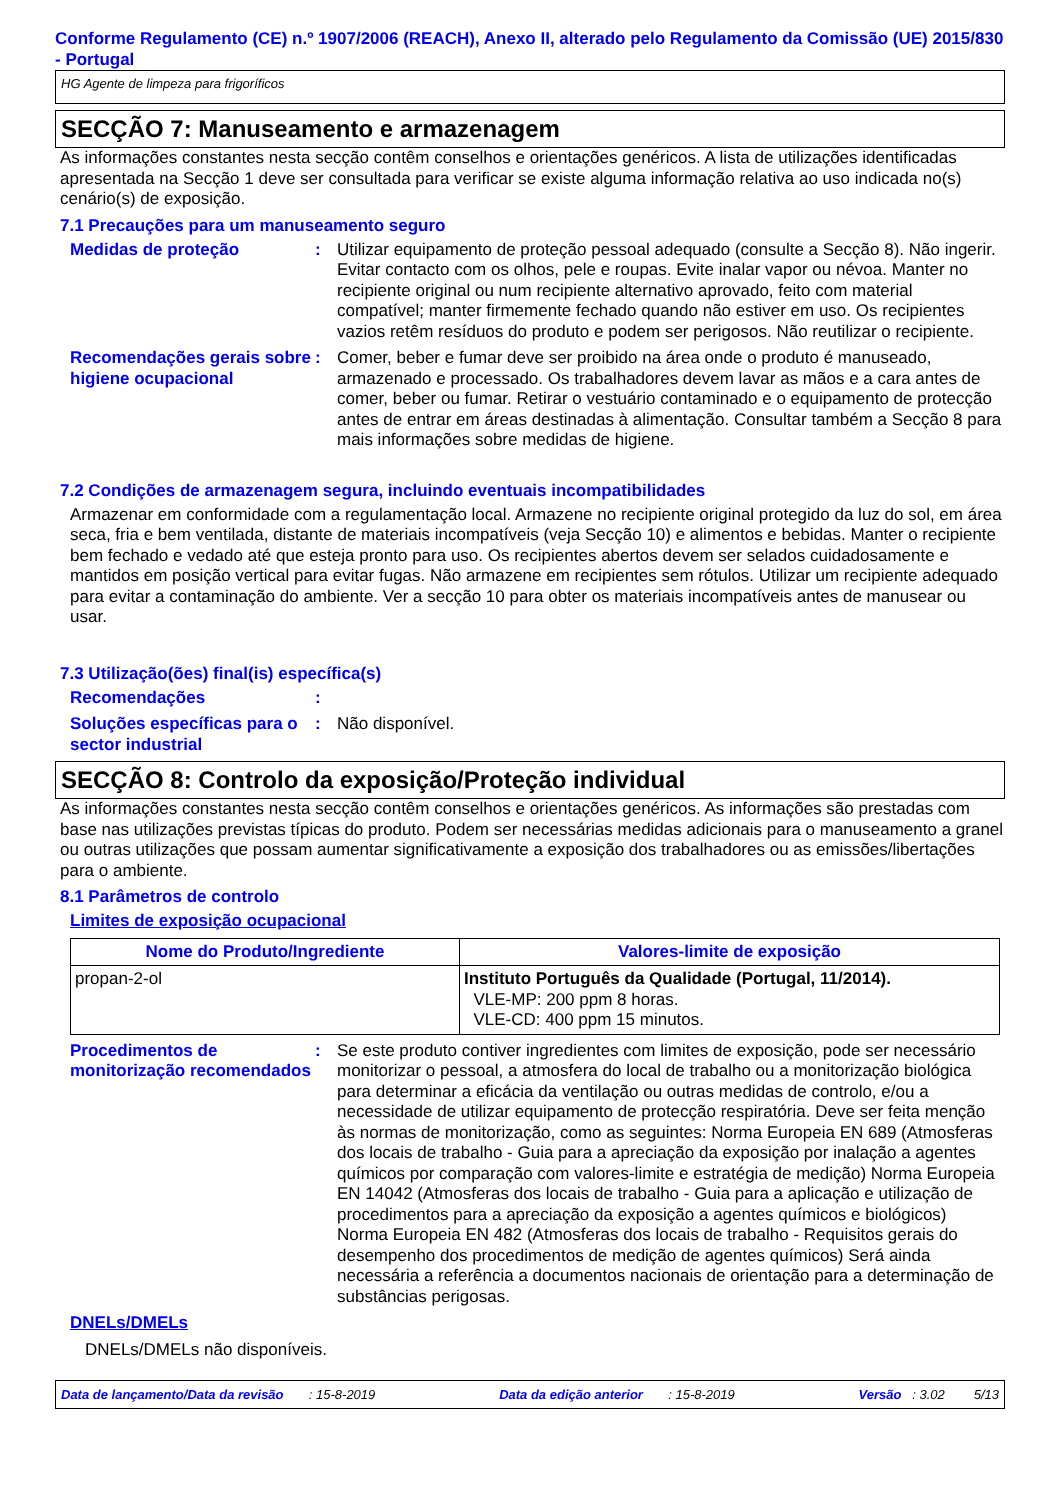Conforme Regulamento (CE) n.º 1907/2006 (REACH), Anexo II, alterado pelo Regulamento da Comissão (UE) 2015/830 - Portugal
HG Agente de limpeza para frigoríficos
SECÇÃO 7: Manuseamento e armazenagem
As informações constantes nesta secção contêm conselhos e orientações genéricos. A lista de utilizações identificadas apresentada na Secção 1 deve ser consultada para verificar se existe alguma informação relativa ao uso indicada no(s) cenário(s) de exposição.
7.1 Precauções para um manuseamento seguro
Medidas de proteção : Utilizar equipamento de proteção pessoal adequado (consulte a Secção 8). Não ingerir. Evitar contacto com os olhos, pele e roupas. Evite inalar vapor ou névoa. Manter no recipiente original ou num recipiente alternativo aprovado, feito com material compatível; manter firmemente fechado quando não estiver em uso. Os recipientes vazios retêm resíduos do produto e podem ser perigosos. Não reutilizar o recipiente.
Recomendações gerais sobre higiene ocupacional
: Comer, beber e fumar deve ser proibido na área onde o produto é manuseado, armazenado e processado. Os trabalhadores devem lavar as mãos e a cara antes de comer, beber ou fumar. Retirar o vestuário contaminado e o equipamento de protecção antes de entrar em áreas destinadas à alimentação. Consultar também a Secção 8 para mais informações sobre medidas de higiene.
7.2 Condições de armazenagem segura, incluindo eventuais incompatibilidades
Armazenar em conformidade com a regulamentação local. Armazene no recipiente original protegido da luz do sol, em área seca, fria e bem ventilada, distante de materiais incompatíveis (veja Secção 10) e alimentos e bebidas. Manter o recipiente bem fechado e vedado até que esteja pronto para uso. Os recipientes abertos devem ser selados cuidadosamente e mantidos em posição vertical para evitar fugas. Não armazene em recipientes sem rótulos. Utilizar um recipiente adequado para evitar a contaminação do ambiente. Ver a secção 10 para obter os materiais incompatíveis antes de manusear ou usar.
7.3 Utilização(ões) final(is) específica(s)
Recomendações :
Soluções específicas para o sector industrial
: Não disponível.
SECÇÃO 8: Controlo da exposição/Proteção individual
As informações constantes nesta secção contêm conselhos e orientações genéricos. As informações são prestadas com base nas utilizações previstas típicas do produto. Podem ser necessárias medidas adicionais para o manuseamento a granel ou outras utilizações que possam aumentar significativamente a exposição dos trabalhadores ou as emissões/libertações para o ambiente.
8.1 Parâmetros de controlo
Limites de exposição ocupacional
| Nome do Produto/Ingrediente | Valores-limite de exposição |
| --- | --- |
| propan-2-ol | Instituto Português da Qualidade (Portugal, 11/2014). VLE-MP: 200 ppm 8 horas. VLE-CD: 400 ppm 15 minutos. |
Procedimentos de monitorização recomendados
: Se este produto contiver ingredientes com limites de exposição, pode ser necessário monitorizar o pessoal, a atmosfera do local de trabalho ou a monitorização biológica para determinar a eficácia da ventilação ou outras medidas de controlo, e/ou a necessidade de utilizar equipamento de protecção respiratória. Deve ser feita menção às normas de monitorização, como as seguintes: Norma Europeia EN 689 (Atmosferas dos locais de trabalho - Guia para a apreciação da exposição por inalação a agentes químicos por comparação com valores-limite e estratégia de medição) Norma Europeia EN 14042 (Atmosferas dos locais de trabalho - Guia para a aplicação e utilização de procedimentos para a apreciação da exposição a agentes químicos e biológicos) Norma Europeia EN 482 (Atmosferas dos locais de trabalho - Requisitos gerais do desempenho dos procedimentos de medição de agentes químicos) Será ainda necessária a referência a documentos nacionais de orientação para a determinação de substâncias perigosas.
DNELs/DMELs
DNELs/DMELs não disponíveis.
Data de lançamento/Data da revisão : 15-8-2019 Data da edição anterior : 15-8-2019 Versão : 3.02 5/13